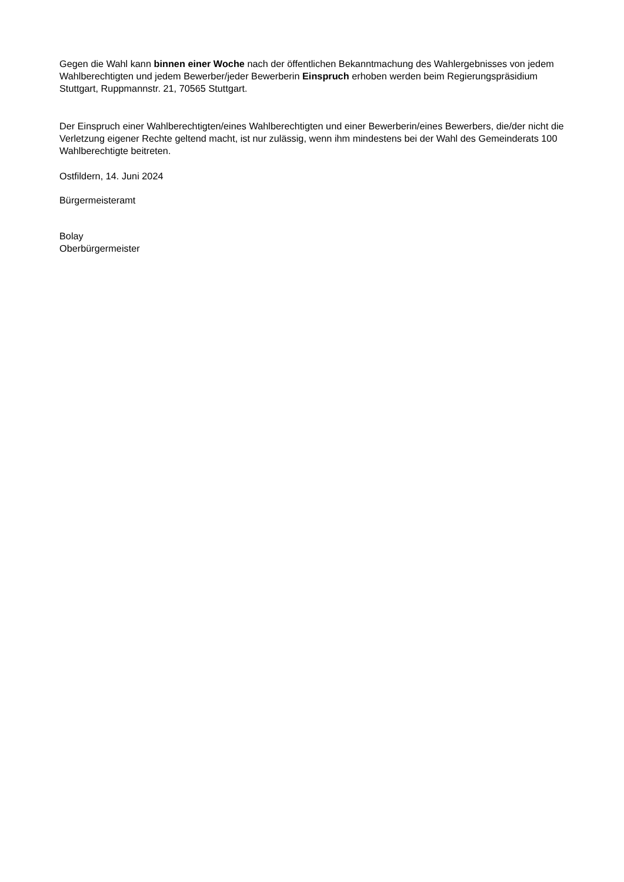Gegen die Wahl kann binnen einer Woche nach der öffentlichen Bekanntmachung des Wahlergebnisses von jedem Wahlberechtigten und jedem Bewerber/jeder Bewerberin Einspruch erhoben werden beim Regierungspräsidium Stuttgart, Ruppmannstr. 21, 70565 Stuttgart.
Der Einspruch einer Wahlberechtigten/eines Wahlberechtigten und einer Bewerberin/eines Bewerbers, die/der nicht die Verletzung eigener Rechte geltend macht, ist nur zulässig, wenn ihm mindestens bei der Wahl des Gemeinderats 100 Wahlberechtigte beitreten.
Ostfildern, 14. Juni 2024
Bürgermeisteramt
Bolay
Oberbürgermeister